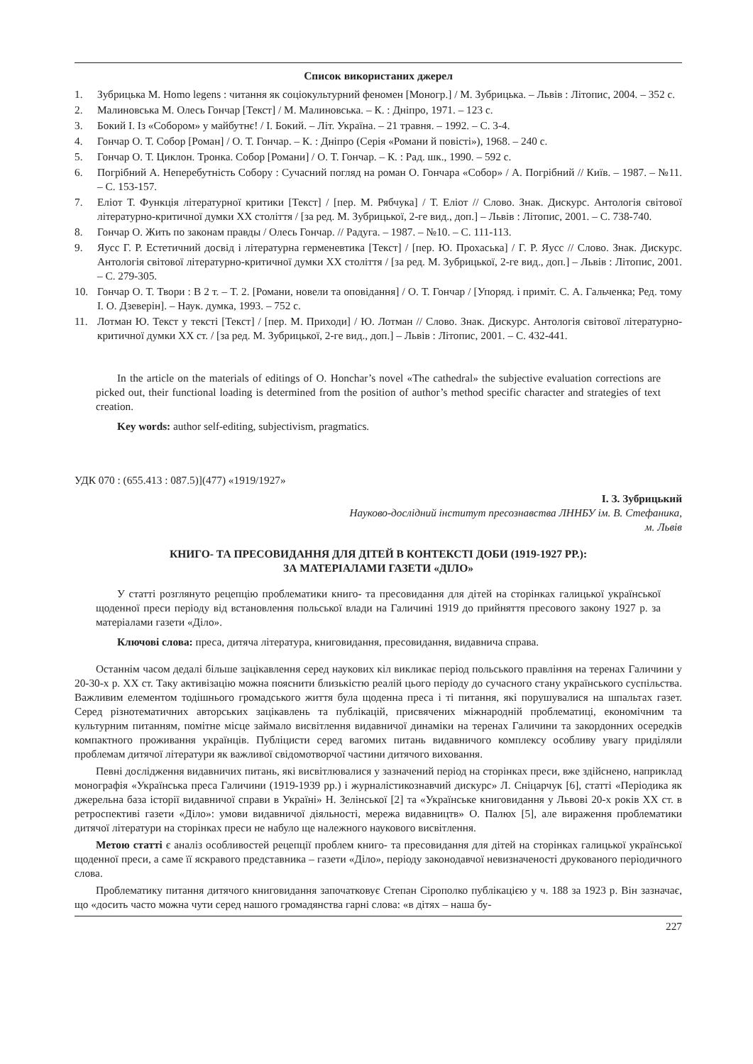Список використаних джерел
1. Зубрицька М. Homo legens : читання як соціокультурний феномен [Моногр.] / М. Зубрицька. – Львів : Літопис, 2004. – 352 с.
2. Малиновська М. Олесь Гончар [Текст] / М. Малиновська. – К. : Дніпро, 1971. – 123 с.
3. Бокий І. Із «Собором» у майбутнє! / І. Бокий. – Літ. Україна. – 21 травня. – 1992. – С. 3-4.
4. Гончар О. Т. Собор [Роман] / О. Т. Гончар. – К. : Дніпро (Серія «Романи й повісті»), 1968. – 240 с.
5. Гончар О. Т. Циклон. Тронка. Собор [Романи] / О. Т. Гончар. – К. : Рад. шк., 1990. – 592 с.
6. Погрібний А. Неперебутність Собору : Сучасний погляд на роман О. Гончара «Собор» / А. Погрібний // Київ. – 1987. – №11. – С. 153-157.
7. Еліот Т. Функція літературної критики [Текст] / [пер. М. Рябчука] / Т. Еліот // Слово. Знак. Дискурс. Антологія світової літературно-критичної думки ХХ століття / [за ред. М. Зубрицької, 2-ге вид., доп.] – Львів : Літопис, 2001. – С. 738-740.
8. Гончар О. Жить по законам правды / Олесь Гончар. // Радуга. – 1987. – №10. – С. 111-113.
9. Яусс Г. Р. Естетичний досвід і літературна герменевтика [Текст] / [пер. Ю. Прохаська] / Г. Р. Яусс // Слово. Знак. Дискурс. Антологія світової літературно-критичної думки ХХ століття / [за ред. М. Зубрицької, 2-ге вид., доп.] – Львів : Літопис, 2001. – С. 279-305.
10. Гончар О. Т. Твори : В 2 т. – Т. 2. [Романи, новели та оповідання] / О. Т. Гончар / [Упоряд. і приміт. С. А. Гальченка; Ред. тому І. О. Дзеверін]. – Наук. думка, 1993. – 752 с.
11. Лотман Ю. Текст у тексті [Текст] / [пер. М. Приходи] / Ю. Лотман // Слово. Знак. Дискурс. Антологія світової літературно-критичної думки ХХ ст. / [за ред. М. Зубрицької, 2-ге вид., доп.] – Львів : Літопис, 2001. – С. 432-441.
In the article on the materials of editings of O. Honchar’s novel «The cathedral» the subjective evaluation corrections are picked out, their functional loading is determined from the position of author’s method specific character and strategies of text creation.
Key words: author self-editing, subjectivism, pragmatics.
УДК 070 : (655.413 : 087.5)](477) «1919/1927»
І. З. Зубрицький
Науково-дослідний інститут пресознавства ЛННБУ ім. В. Стефаника,
м. Львів
КНИГО- ТА ПРЕСОВИДАННЯ ДЛЯ ДІТЕЙ В КОНТЕКСТІ ДОБИ (1919-1927 РР.):
ЗА МАТЕРІАЛАМИ ГАЗЕТИ «ДІЛО»
У статті розглянуто рецепцію проблематики книго- та пресовидання для дітей на сторінках галицької української щоденної преси періоду від встановлення польської влади на Галичині 1919 до прийняття пресового закону 1927 р. за матеріалами газети «Діло».
Ключові слова: преса, дитяча література, книговидання, пресовидання, видавнича справа.
Останнім часом дедалі більше зацікавлення серед наукових кіл викликає період польського правління на теренах Галичини у 20-30-х р. ХХ ст. Таку активізацію можна пояснити близькістю реалій цього періоду до сучасного стану українського суспільства. Важливим елементом тодішнього громадського життя була щоденна преса і ті питання, які порушувалися на шпальтах газет. Серед різнотематичних авторських зацікавлень та публікацій, присвячених міжнародній проблематиці, економічним та культурним питанням, помітне місце займало висвітлення видавничої динаміки на теренах Галичини та закордонних осередків компактного проживання українців. Публіцисти серед вагомих питань видавничого комплексу особливу увагу приділяли проблемам дитячої літератури як важливої свідомотворчої частини дитячого виховання.
Певні дослідження видавничих питань, які висвітлювалися у зазначений період на сторінках преси, вже здійснено, наприклад монографія «Українська преса Галичини (1919-1939 рр.) і журналістикознавчий дискурс» Л. Сніцарчук [6], статті «Періодика як джерельна база історії видавничої справи в Україні» Н. Зелінської [2] та «Українське книговидання у Львові 20-х років ХХ ст. в ретроспективі газети «Діло»: умови видавничої діяльності, мережа видавництв» О. Палюх [5], але вираження проблематики дитячої літератури на сторінках преси не набуло ще належного наукового висвітлення.
Метою статті є аналіз особливостей рецепції проблем книго- та пресовидання для дітей на сторінках галицької української щоденної преси, а саме її яскравого представника – газети «Діло», періоду законодавчої невизначеності друкованого періодичного слова.
Проблематику питання дитячого книговидання започатковує Степан Сірополко публікацією у ч. 188 за 1923 р. Він зазначає, що «досить часто можна чути серед нашого громадянства гарні слова: «в дітях – наша бу-
227